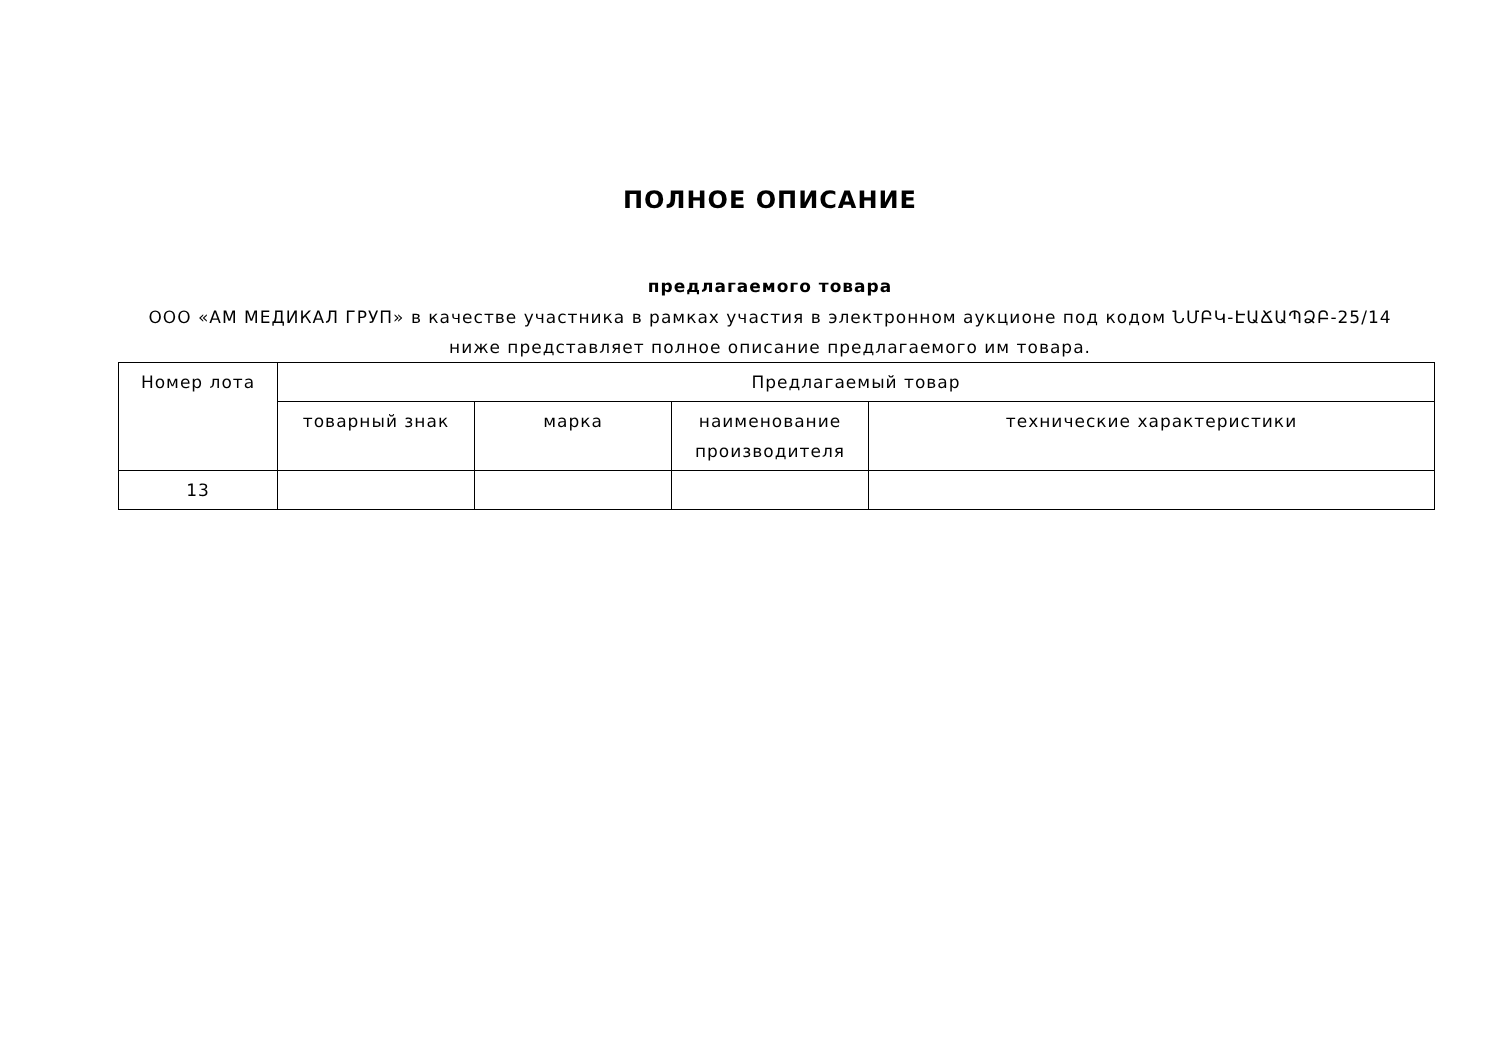ПОЛНОЕ ОПИСАНИЕ
предлагаемого товара
ООО «АМ МЕДИКАЛ ГРУП» в качестве участника в рамках участия в электронном аукционе под кодом ՆՄԲԿ-ԷԱՃԱՊՁԲ-25/14
ниже представляет полное описание предлагаемого им товара.
| Номер лота | Предлагаемый товар | | | |
| --- | --- | --- | --- | --- |
| | товарный знак | марка | наименование производителя | технические характеристики |
| 13 | | | | |